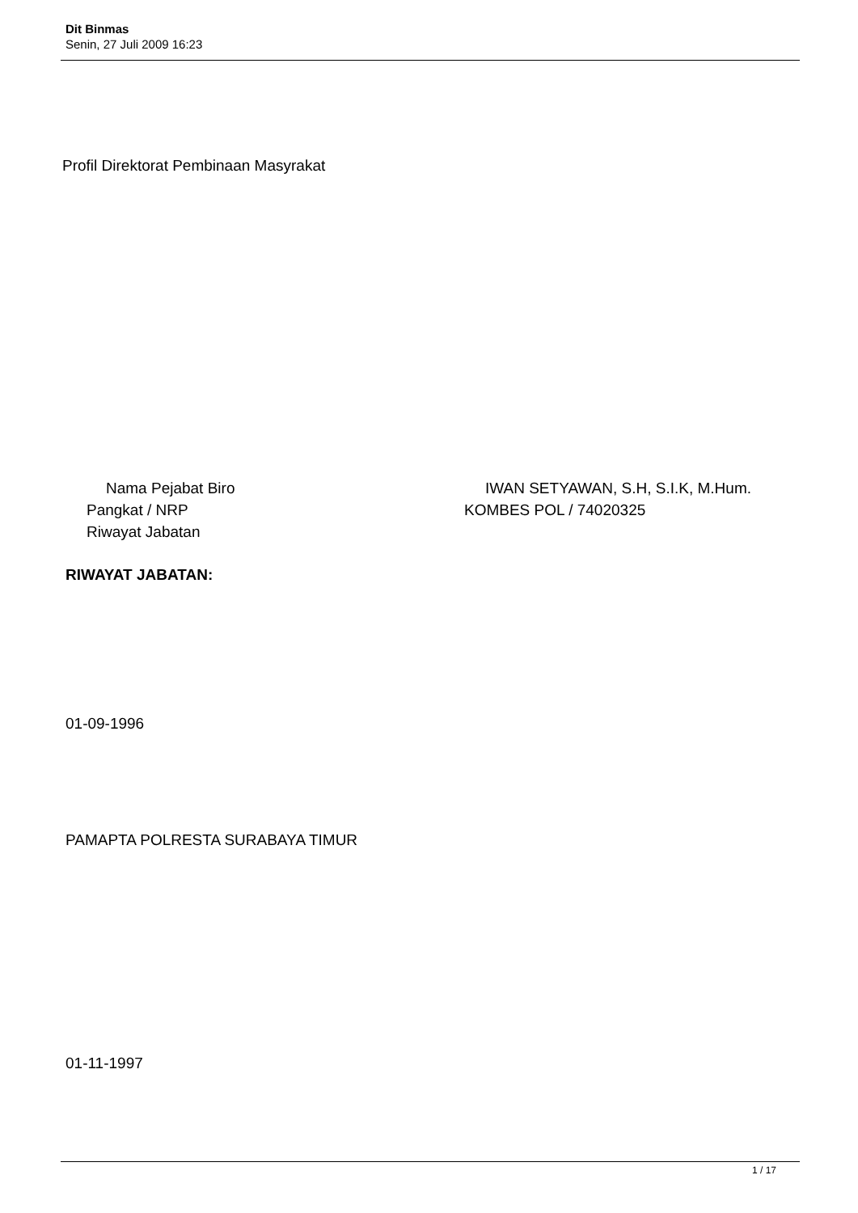Dit Binmas
Senin, 27 Juli 2009 16:23
Profil Direktorat Pembinaan Masyrakat
Nama Pejabat Biro IWAN SETYAWAN, S.H, S.I.K, M.Hum.
Pangkat / NRP KOMBES POL / 74020325
Riwayat Jabatan
RIWAYAT JABATAN:
01-09-1996
PAMAPTA POLRESTA SURABAYA TIMUR
01-11-1997
1 / 17